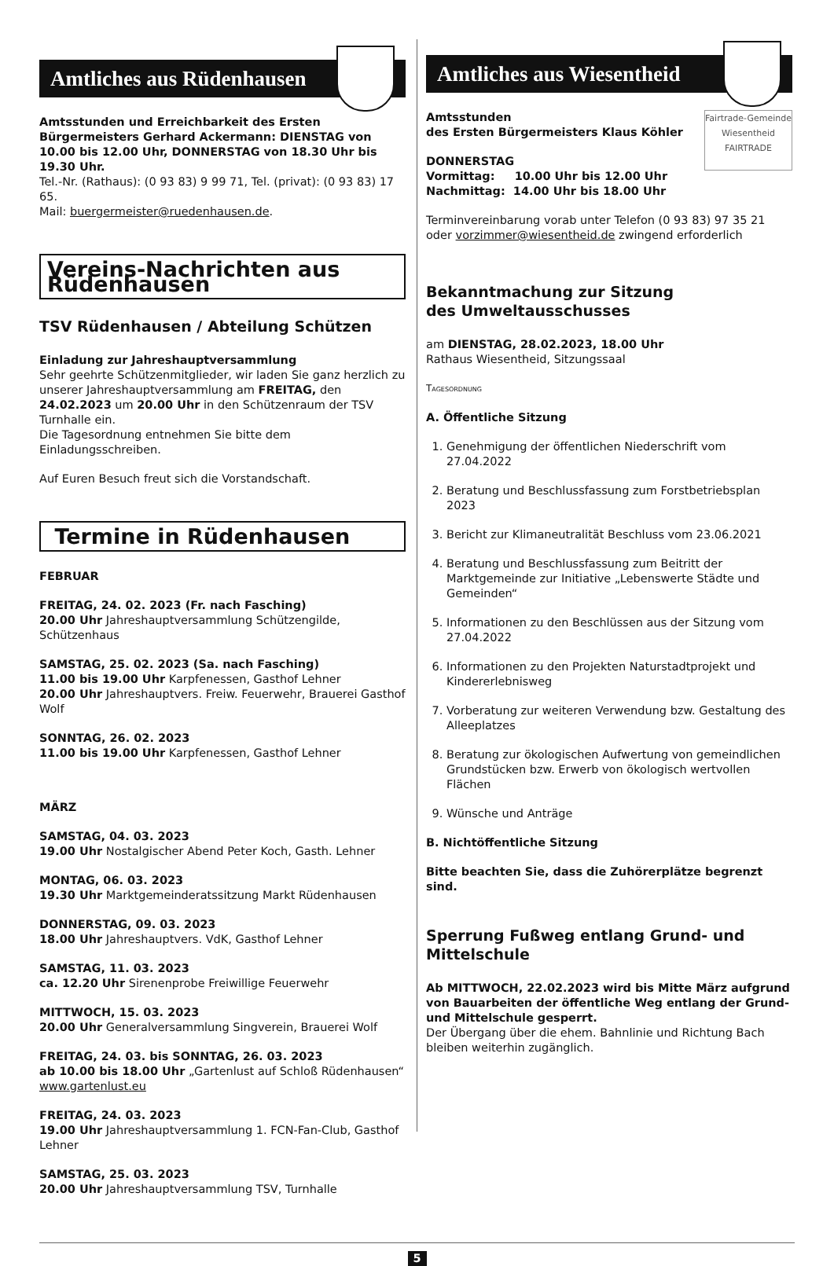Amtliches aus Rüdenhausen
Amtsstunden und Erreichbarkeit des Ersten Bürgermeisters Gerhard Ackermann: DIENSTAG von 10.00 bis 12.00 Uhr, DONNERSTAG von 18.30 Uhr bis 19.30 Uhr.
Tel.-Nr. (Rathaus): (0 93 83) 9 99 71, Tel. (privat): (0 93 83) 17 65.
Mail: buergermeister@ruedenhausen.de.
Vereins-Nachrichten aus Rüdenhausen
TSV Rüdenhausen / Abteilung Schützen
Einladung zur Jahreshauptversammlung
Sehr geehrte Schützenmitglieder, wir laden Sie ganz herzlich zu unserer Jahreshauptversammlung am FREITAG, den 24.02.2023 um 20.00 Uhr in den Schützenraum der TSV Turnhalle ein.
Die Tagesordnung entnehmen Sie bitte dem Einladungsschreiben.
Auf Euren Besuch freut sich die Vorstandschaft.
Termine in Rüdenhausen
FEBRUAR
FREITAG, 24. 02. 2023 (Fr. nach Fasching)
20.00 Uhr Jahreshauptversammlung Schützengilde, Schützenhaus
SAMSTAG, 25. 02. 2023 (Sa. nach Fasching)
11.00 bis 19.00 Uhr Karpfenessen, Gasthof Lehner
20.00 Uhr Jahreshauptvers. Freiw. Feuerwehr, Brauerei Gasthof Wolf
SONNTAG, 26. 02. 2023
11.00 bis 19.00 Uhr Karpfenessen, Gasthof Lehner
MÄRZ
SAMSTAG, 04. 03. 2023
19.00 Uhr Nostalgischer Abend Peter Koch, Gasth. Lehner
MONTAG, 06. 03. 2023
19.30 Uhr Marktgemeinderatssitzung Markt Rüdenhausen
DONNERSTAG, 09. 03. 2023
18.00 Uhr Jahreshauptvers. VdK, Gasthof Lehner
SAMSTAG, 11. 03. 2023
ca. 12.20 Uhr Sirenenprobe Freiwillige Feuerwehr
MITTWOCH, 15. 03. 2023
20.00 Uhr Generalversammlung Singverein, Brauerei Wolf
FREITAG, 24. 03. bis SONNTAG, 26. 03. 2023
ab 10.00 bis 18.00 Uhr „Gartenlust auf Schloß Rüdenhausen“
www.gartenlust.eu
FREITAG, 24. 03. 2023
19.00 Uhr Jahreshauptversammlung 1. FCN-Fan-Club, Gasthof Lehner
SAMSTAG, 25. 03. 2023
20.00 Uhr Jahreshauptversammlung TSV, Turnhalle
Amtliches aus Wiesentheid
Fairtrade-Gemeinde Wiesentheid FAIRTRADE
Amtsstunden
des Ersten Bürgermeisters Klaus Köhler
DONNERSTAG
Vormittag: 10.00 Uhr bis 12.00 Uhr
Nachmittag: 14.00 Uhr bis 18.00 Uhr
Terminvereinbarung vorab unter Telefon (0 93 83) 97 35 21 oder vorzimmer@wiesentheid.de zwingend erforderlich
Bekanntmachung zur Sitzung
des Umweltausschusses
am DIENSTAG, 28.02.2023, 18.00 Uhr
Rathaus Wiesentheid, Sitzungssaal
Tagesordnung
A. Öffentliche Sitzung
1. Genehmigung der öffentlichen Niederschrift vom 27.04.2022
2. Beratung und Beschlussfassung zum Forstbetriebsplan 2023
3. Bericht zur Klimaneutralität Beschluss vom 23.06.2021
4. Beratung und Beschlussfassung zum Beitritt der Marktgemeinde zur Initiative „Lebenswerte Städte und Gemeinden“
5. Informationen zu den Beschlüssen aus der Sitzung vom 27.04.2022
6. Informationen zu den Projekten Naturstadtprojekt und Kindererlebnisweg
7. Vorberatung zur weiteren Verwendung bzw. Gestaltung des Alleeplatzes
8. Beratung zur ökologischen Aufwertung von gemeindlichen Grundstücken bzw. Erwerb von ökologisch wertvollen Flächen
9. Wünsche und Anträge
B. Nichtöffentliche Sitzung
Bitte beachten Sie, dass die Zuhörerplätze begrenzt sind.
Sperrung Fußweg entlang Grund- und Mittelschule
Ab MITTWOCH, 22.02.2023 wird bis Mitte März aufgrund von Bauarbeiten der öffentliche Weg entlang der Grund- und Mittelschule gesperrt.
Der Übergang über die ehem. Bahnlinie und Richtung Bach bleiben weiterhin zugänglich.
5